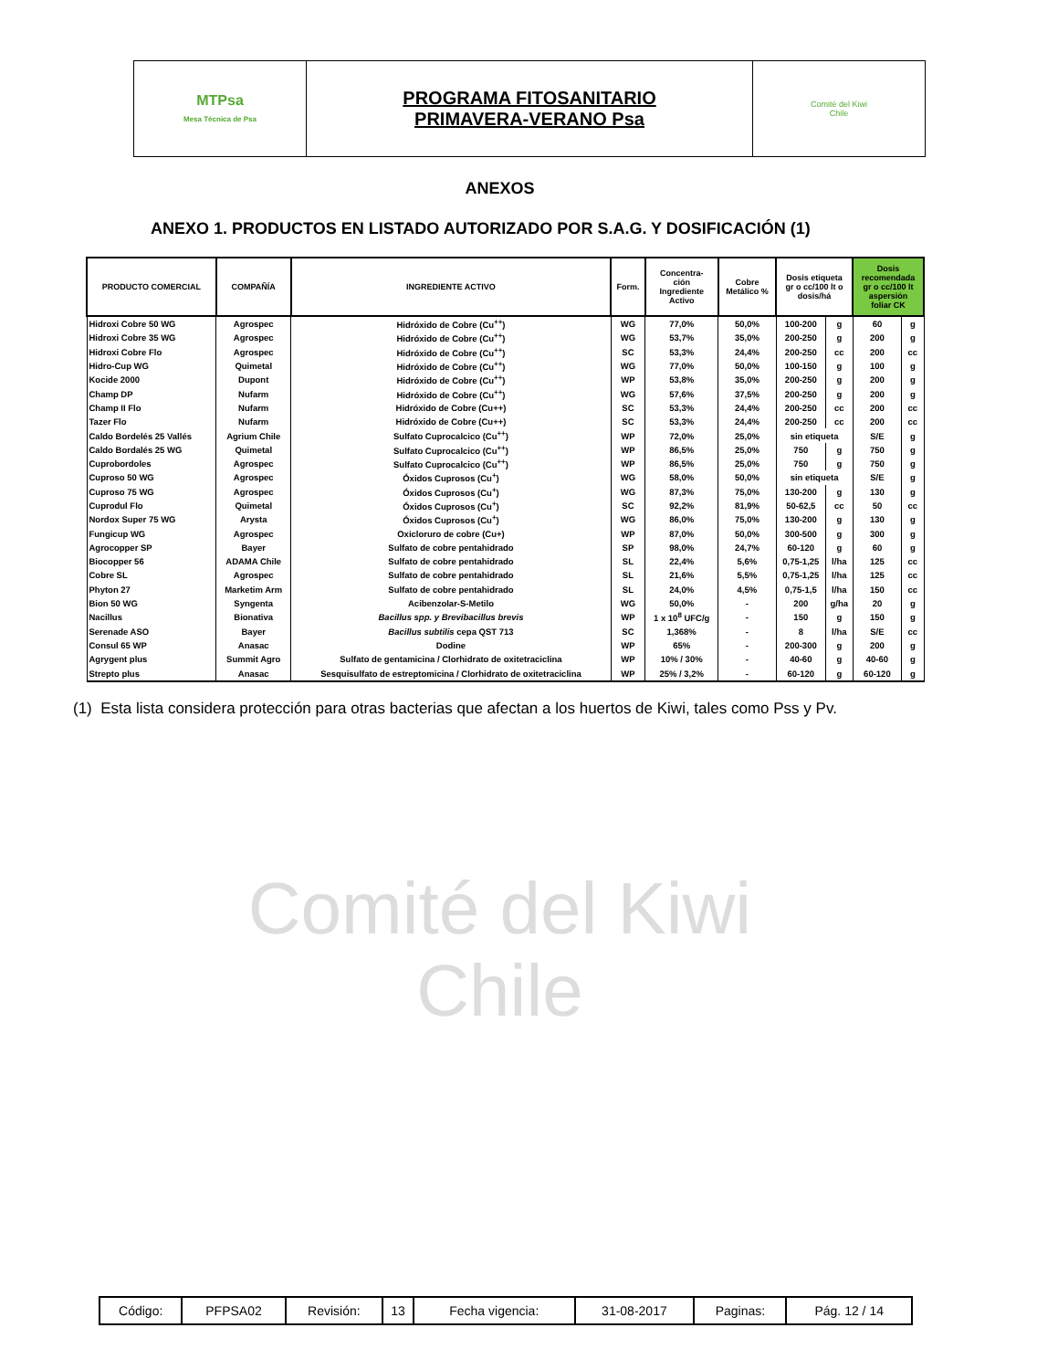| MTPsa Mesa Técnica de Psa | PROGRAMA FITOSANITARIO PRIMAVERA-VERANO Psa | Comité del Kiwi Chile |
Comité del Kiwi
Chile
ANEXOS
ANEXO 1. PRODUCTOS EN LISTADO AUTORIZADO POR S.A.G. Y DOSIFICACIÓN (1)
| PRODUCTO COMERCIAL | COMPAÑÍA | INGREDIENTE ACTIVO | Form. | Concentra- ción Ingrediente Activo | Cobre Metálico % | Dosis etiqueta gr o cc/100 lt o dosis/há | | Dosis recomendada gr o cc/100 lt aspersión foliar CK | |
| --- | --- | --- | --- | --- | --- | --- | --- | --- | --- |
| Hidroxi Cobre 50 WG | Agrospec | Hidróxido de Cobre (Cu<sup>++</sup>) | WG | 77,0% | 50,0% | 100-200 | g | 60 | g |
| Hidroxi Cobre 35 WG | Agrospec | Hidróxido de Cobre (Cu<sup>++</sup>) | WG | 53,7% | 35,0% | 200-250 | g | 200 | g |
| Hidroxi Cobre Flo | Agrospec | Hidróxido de Cobre (Cu<sup>++</sup>) | SC | 53,3% | 24,4% | 200-250 | cc | 200 | cc |
| Hidro-Cup WG | Quimetal | Hidróxido de Cobre (Cu<sup>++</sup>) | WG | 77,0% | 50,0% | 100-150 | g | 100 | g |
| Kocide 2000 | Dupont | Hidróxido de Cobre (Cu<sup>++</sup>) | WP | 53,8% | 35,0% | 200-250 | g | 200 | g |
| Champ DP | Nufarm | Hidróxido de Cobre (Cu<sup>++</sup>) | WG | 57,6% | 37,5% | 200-250 | g | 200 | g |
| Champ II Flo | Nufarm | Hidróxido de Cobre (Cu++) | SC | 53,3% | 24,4% | 200-250 | cc | 200 | cc |
| Tazer Flo | Nufarm | Hidróxido de Cobre (Cu++) | SC | 53,3% | 24,4% | 200-250 | cc | 200 | cc |
| Caldo Bordelés 25 Vallés | Agrium Chile | Sulfato Cuprocalcico (Cu<sup>++</sup>) | WP | 72,0% | 25,0% | sin etiqueta | | S/E | g |
| Caldo Bordalés 25 WG | Quimetal | Sulfato Cuprocalcico (Cu<sup>++</sup>) | WP | 86,5% | 25,0% | 750 | g | 750 | g |
| Cuprobordoles | Agrospec | Sulfato Cuprocalcico (Cu<sup>++</sup>) | WP | 86,5% | 25,0% | 750 | g | 750 | g |
| Cuproso 50 WG | Agrospec | Óxidos Cuprosos (Cu<sup>+</sup>) | WG | 58,0% | 50,0% | sin etiqueta | | S/E | g |
| Cuproso 75 WG | Agrospec | Óxidos Cuprosos (Cu<sup>+</sup>) | WG | 87,3% | 75,0% | 130-200 | g | 130 | g |
| Cuprodul Flo | Quimetal | Óxidos Cuprosos (Cu<sup>+</sup>) | SC | 92,2% | 81,9% | 50-62,5 | cc | 50 | cc |
| Nordox Super 75 WG | Arysta | Óxidos Cuprosos (Cu<sup>+</sup>) | WG | 86,0% | 75,0% | 130-200 | g | 130 | g |
| Fungicup WG | Agrospec | Oxicloruro de cobre (Cu+) | WP | 87,0% | 50,0% | 300-500 | g | 300 | g |
| Agrocopper SP | Bayer | Sulfato de cobre pentahidrado | SP | 98,0% | 24,7% | 60-120 | g | 60 | g |
| Biocopper 56 | ADAMA Chile | Sulfato de cobre pentahidrado | SL | 22,4% | 5,6% | 0,75-1,25 | l/ha | 125 | cc |
| Cobre SL | Agrospec | Sulfato de cobre pentahidrado | SL | 21,6% | 5,5% | 0,75-1,25 | l/ha | 125 | cc |
| Phyton 27 | Marketim Arm | Sulfato de cobre pentahidrado | SL | 24,0% | 4,5% | 0,75-1,5 | l/ha | 150 | cc |
| Bion 50 WG | Syngenta | Acibenzolar-S-Metilo | WG | 50,0% | - | 200 | g/ha | 20 | g |
| Nacillus | Bionativa | Bacillus spp. y Brevibacillus brevis | WP | 1 x 10<sup>8</sup> UFC/g | - | 150 | g | 150 | g |
| Serenade ASO | Bayer | Bacillus subtilis cepa QST 713 | SC | 1,368% | - | 8 | l/ha | S/E | cc |
| Consul 65 WP | Anasac | Dodine | WP | 65% | - | 200-300 | g | 200 | g |
| Agrygent plus | Summit Agro | Sulfato de gentamicina / Clorhidrato de oxitetraciclina | WP | 10% / 30% | - | 40-60 | g | 40-60 | g |
| Strepto plus | Anasac | Sesquisulfato de estreptomicina / Clorhidrato de oxitetraciclina | WP | 25% / 3,2% | - | 60-120 | g | 60-120 | g |
(1) Esta lista considera protección para otras bacterias que afectan a los huertos de Kiwi, tales como Pss y Pv.
| Código: | PFPSA02 | Revisión: | 13 | Fecha vigencia: | 31-08-2017 | Paginas: | Pág. 12 / 14 |